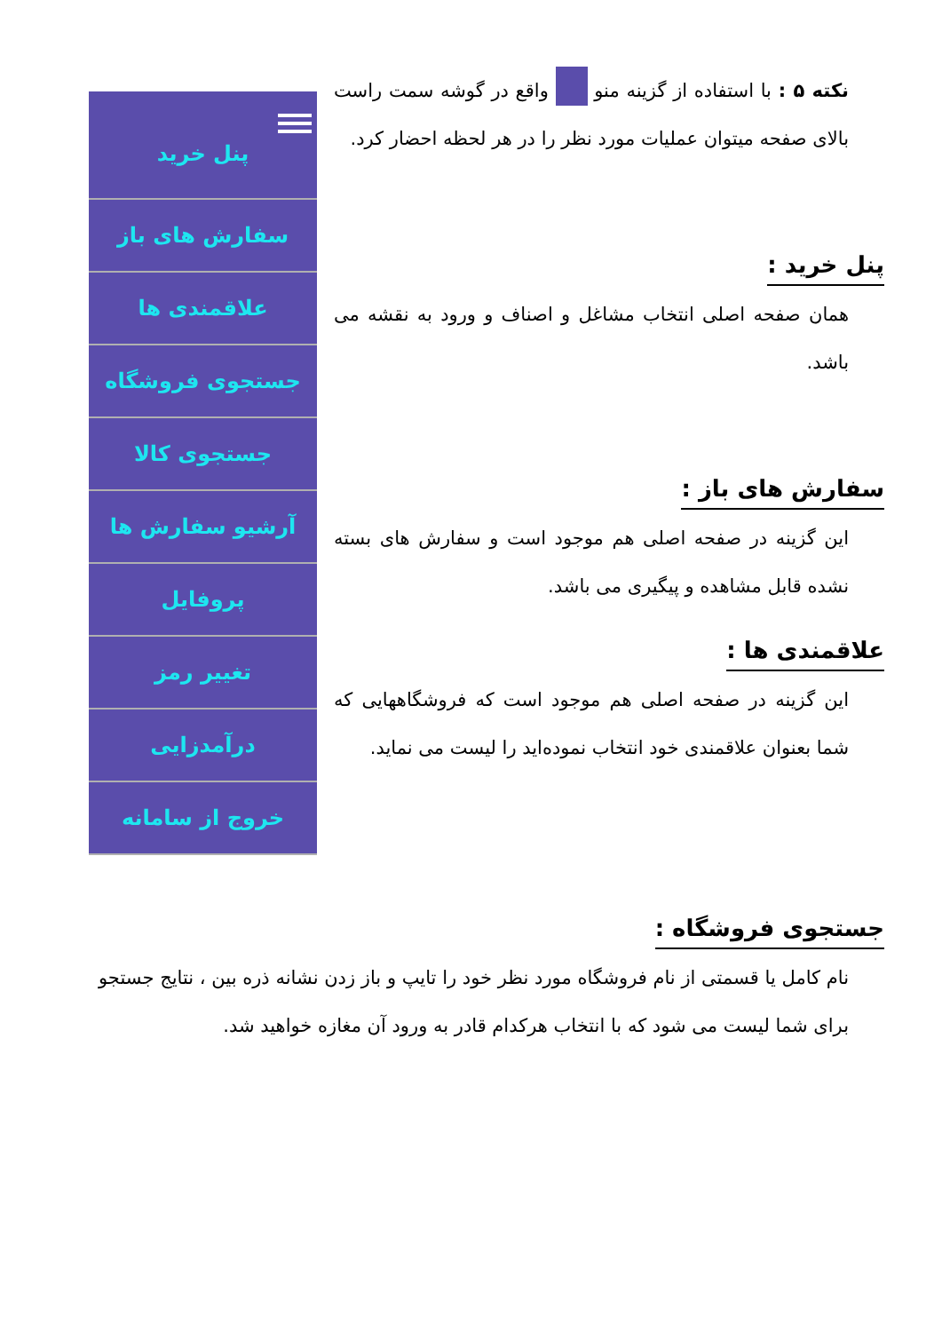پنل خرید
سفارش های باز
علاقمندی ها
جستجوی فروشگاه
جستجوی کالا
آرشیو سفارش ها
پروفایل
تغییر رمز
درآمدزایی
خروج از سامانه
نکته ۵ : با استفاده از گزینه منو واقع در گوشه سمت راست بالای صفحه میتوان عملیات مورد نظر را در هر لحظه احضار کرد.
پنل خرید :
همان صفحه اصلی انتخاب مشاغل و اصناف و ورود به نقشه می باشد.
سفارش های باز :
این گزینه در صفحه اصلی هم موجود است و سفارش های بسته نشده قابل مشاهده و پیگیری می باشد.
علاقمندی ها :
این گزینه در صفحه اصلی هم موجود است که فروشگاههایی که شما بعنوان علاقمندی خود انتخاب نموده‌اید را لیست می نماید.
جستجوی فروشگاه :
نام کامل یا قسمتی از نام فروشگاه مورد نظر خود را تایپ و باز زدن نشانه ذره بین ، نتایج جستجو برای شما لیست می شود که با انتخاب هرکدام قادر به ورود آن مغازه خواهید شد.